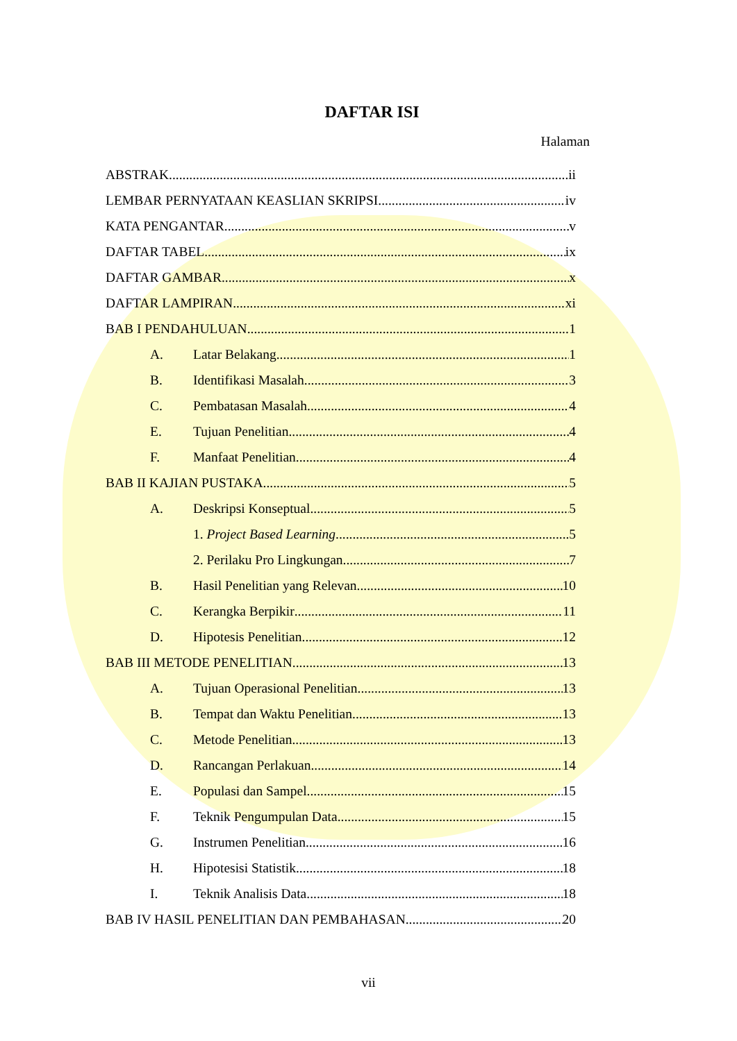DAFTAR ISI
Halaman
ABSTRAK ii
LEMBAR PERNYATAAN KEASLIAN SKRIPSI iv
KATA PENGANTAR v
DAFTAR TABEL ix
DAFTAR GAMBAR x
DAFTAR LAMPIRAN xi
BAB I PENDAHULUAN 1
A. Latar Belakang 1
B. Identifikasi Masalah 3
C. Pembatasan Masalah 4
E. Tujuan Penelitian 4
F. Manfaat Penelitian 4
BAB II KAJIAN PUSTAKA 5
A. Deskripsi Konseptual 5
1. Project Based Learning 5
2. Perilaku Pro Lingkungan 7
B. Hasil Penelitian yang Relevan 10
C. Kerangka Berpikir 11
D. Hipotesis Penelitian 12
BAB III METODE PENELITIAN 13
A. Tujuan Operasional Penelitian 13
B. Tempat dan Waktu Penelitian 13
C. Metode Penelitian 13
D. Rancangan Perlakuan 14
E. Populasi dan Sampel 15
F. Teknik Pengumpulan Data 15
G. Instrumen Penelitian 16
H. Hipotesisi Statistik 18
I. Teknik Analisis Data 18
BAB IV HASIL PENELITIAN DAN PEMBAHASAN 20
vii